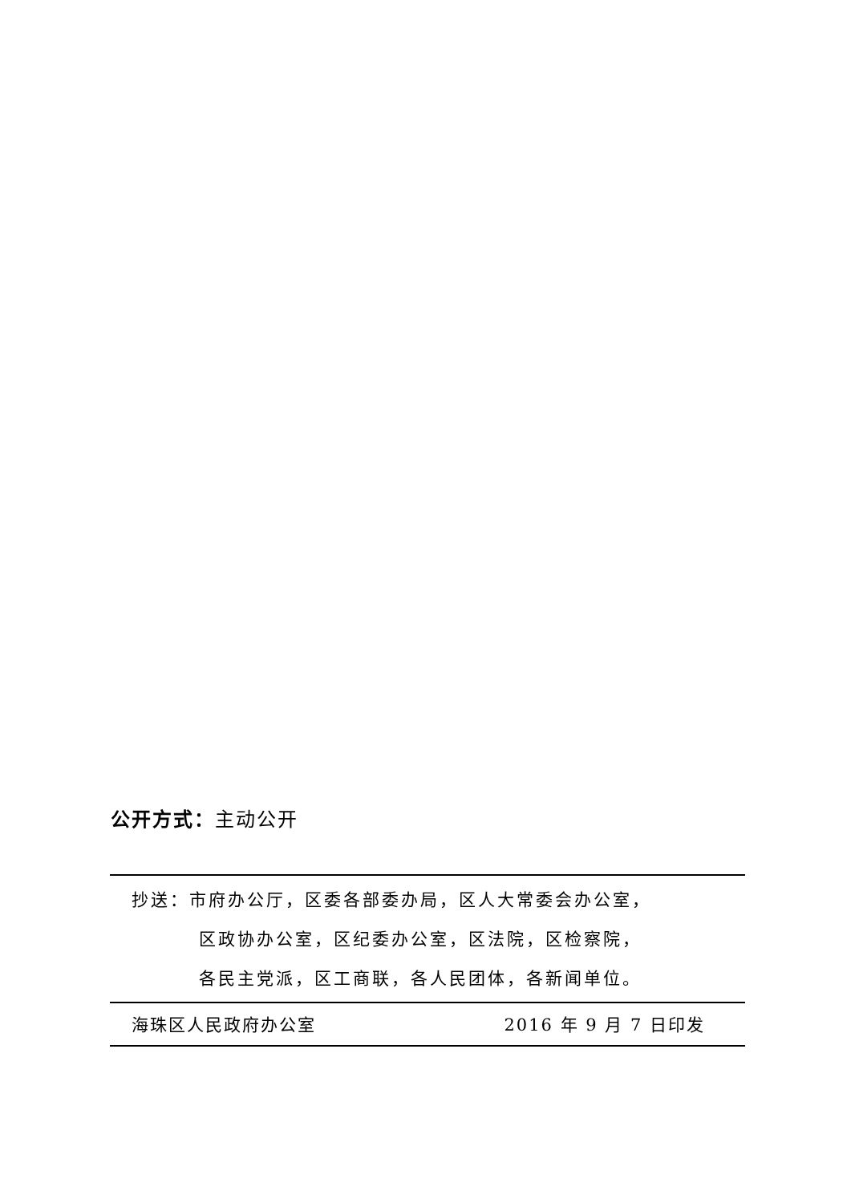公开方式：主动公开
抄送：市府办公厅，区委各部委办局，区人大常委会办公室，
区政协办公室，区纪委办公室，区法院，区检察院，
各民主党派，区工商联，各人民团体，各新闻单位。
海珠区人民政府办公室 2016 年 9 月 7 日印发